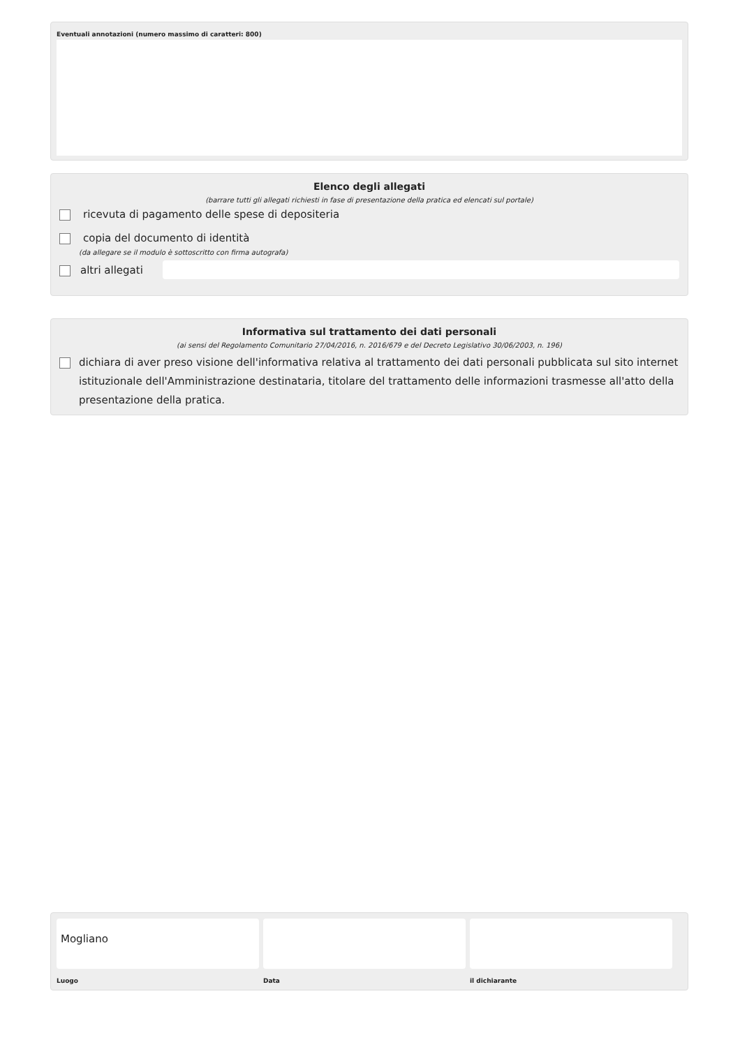Eventuali annotazioni (numero massimo di caratteri: 800)
Elenco degli allegati
(barrare tutti gli allegati richiesti in fase di presentazione della pratica ed elencati sul portale)
ricevuta di pagamento delle spese di depositeria
copia del documento di identità
(da allegare se il modulo è sottoscritto con firma autografa)
altri allegati
Informativa sul trattamento dei dati personali
(ai sensi del Regolamento Comunitario 27/04/2016, n. 2016/679 e del Decreto Legislativo 30/06/2003, n. 196)
dichiara di aver preso visione dell'informativa relativa al trattamento dei dati personali pubblicata sul sito internet istituzionale dell'Amministrazione destinataria, titolare del trattamento delle informazioni trasmesse all'atto della presentazione della pratica.
Mogliano
Luogo
Data il dichiarante